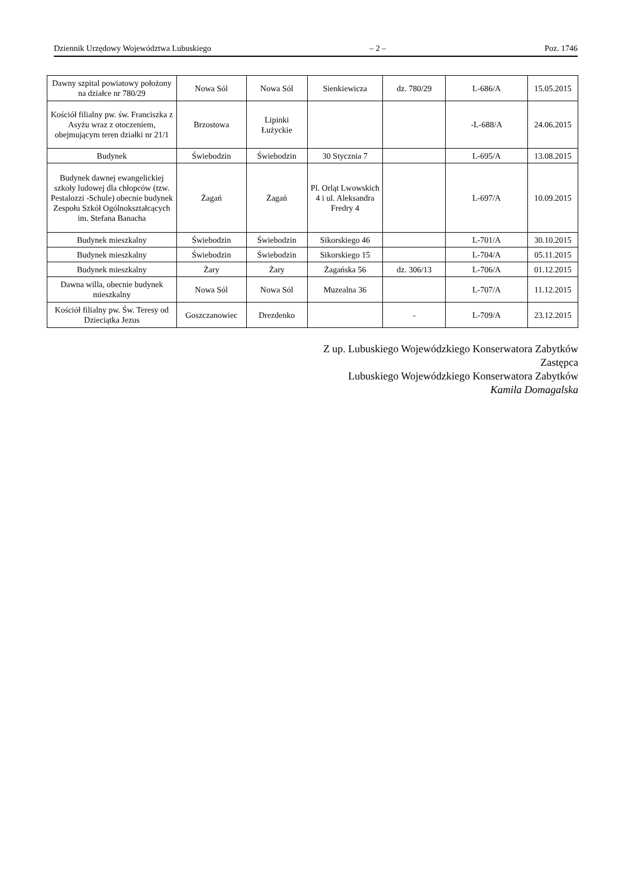Dziennik Urzędowy Województwa Lubuskiego – 2 – Poz. 1746
| Dawny szpital powiatowy położony na działce nr 780/29 | Nowa Sól | Nowa Sól | Sienkiewicza | dz. 780/29 | L-686/A | 15.05.2015 |
| Kościół filialny pw. św. Franciszka z Asyżu wraz z otoczeniem, obejmującym teren działki nr 21/1 | Brzostowa | Lipinki Łużyckie | | | -L-688/A | 24.06.2015 |
| Budynek | Świebodzin | Świebodzin | 30 Stycznia 7 | | L-695/A | 13.08.2015 |
| Budynek dawnej ewangelickiej szkoły ludowej dla chłopców (tzw. Pestalozzi -Schule) obecnie budynek Zespołu Szkół Ogólnokształcących im. Stefana Banacha | Żagań | Żagań | Pl. Orląt Lwowskich 4 i ul. Aleksandra Fredry 4 | | L-697/A | 10.09.2015 |
| Budynek mieszkalny | Świebodzin | Świebodzin | Sikorskiego 46 | | L-701/A | 30.10.2015 |
| Budynek mieszkalny | Świebodzin | Świebodzin | Sikorskiego 15 | | L-704/A | 05.11.2015 |
| Budynek mieszkalny | Żary | Żary | Żagańska 56 | dz. 306/13 | L-706/A | 01.12.2015 |
| Dawna willa, obecnie budynek mieszkalny | Nowa Sól | Nowa Sól | Muzealna 36 | | L-707/A | 11.12.2015 |
| Kościół filialny pw. Św. Teresy od Dzieciątka Jezus | Goszczanowiec | Drezdenko | | - | L-709/A | 23.12.2015 |
Z up. Lubuskiego Wojewódzkiego Konserwatora Zabytków
Zastępca
Lubuskiego Wojewódzkiego Konserwatora Zabytków
Kamila Domagalska